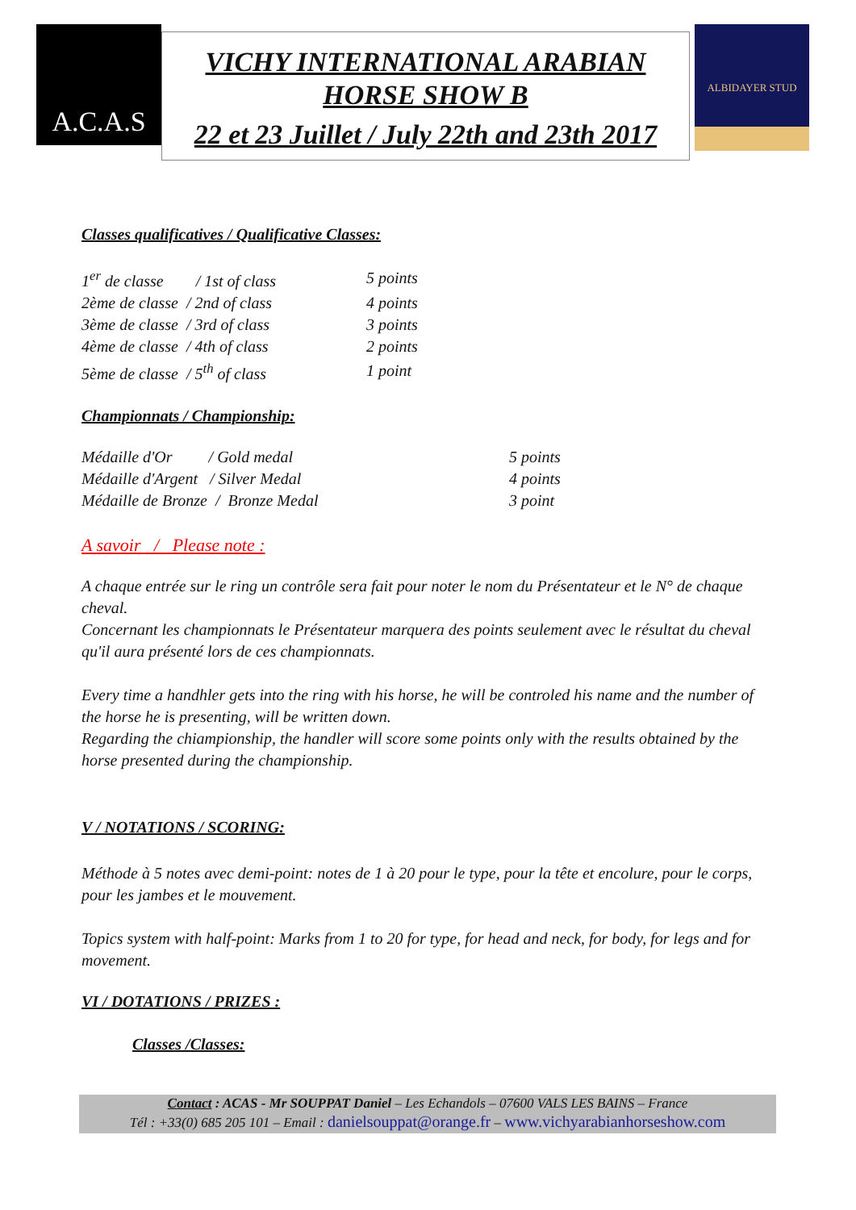A.C.A.S
VICHY INTERNATIONAL ARABIAN
HORSE SHOW B
22 et 23 Juillet / July 22th and 23th 2017
ALBIDAYER STUD
Classes qualificatives / Qualificative Classes:
| 1<sup>er</sup> de classe / 1st of class | 5 points |
| 2ème de classe / 2nd of class | 4 points |
| 3ème de classe / 3rd of class | 3 points |
| 4ème de classe / 4th of class | 2 points |
| 5ème de classe / 5<sup>th</sup> of class | 1 point |
Championnats / Championship:
| Médaille d'Or / Gold medal | 5 points |
| Médaille d'Argent / Silver Medal | 4 points |
| Médaille de Bronze / Bronze Medal | 3 point |
A savoir / Please note :
A chaque entrée sur le ring un contrôle sera fait pour noter le nom du Présentateur et le N° de chaque cheval.
Concernant les championnats le Présentateur marquera des points seulement avec le résultat du cheval qu'il aura présenté lors de ces championnats.
Every time a handhler gets into the ring with his horse, he will be controled his name and the number of the horse he is presenting, will be written down.
Regarding the chiampionship, the handler will score some points only with the results obtained by the horse presented during the championship.
V / NOTATIONS / SCORING:
Méthode à 5 notes avec demi-point: notes de 1 à 20 pour le type, pour la tête et encolure, pour le corps, pour les jambes et le mouvement.
Topics system with half-point: Marks from 1 to 20 for type, for head and neck, for body, for legs and for movement.
VI / DOTATIONS / PRIZES :
Classes /Classes:
Contact : ACAS - Mr SOUPPAT Daniel – Les Echandols – 07600 VALS LES BAINS – France
Tél : +33(0) 685 205 101 – Email : danielsouppat@orange.fr – www.vichyarabianhorseshow.com